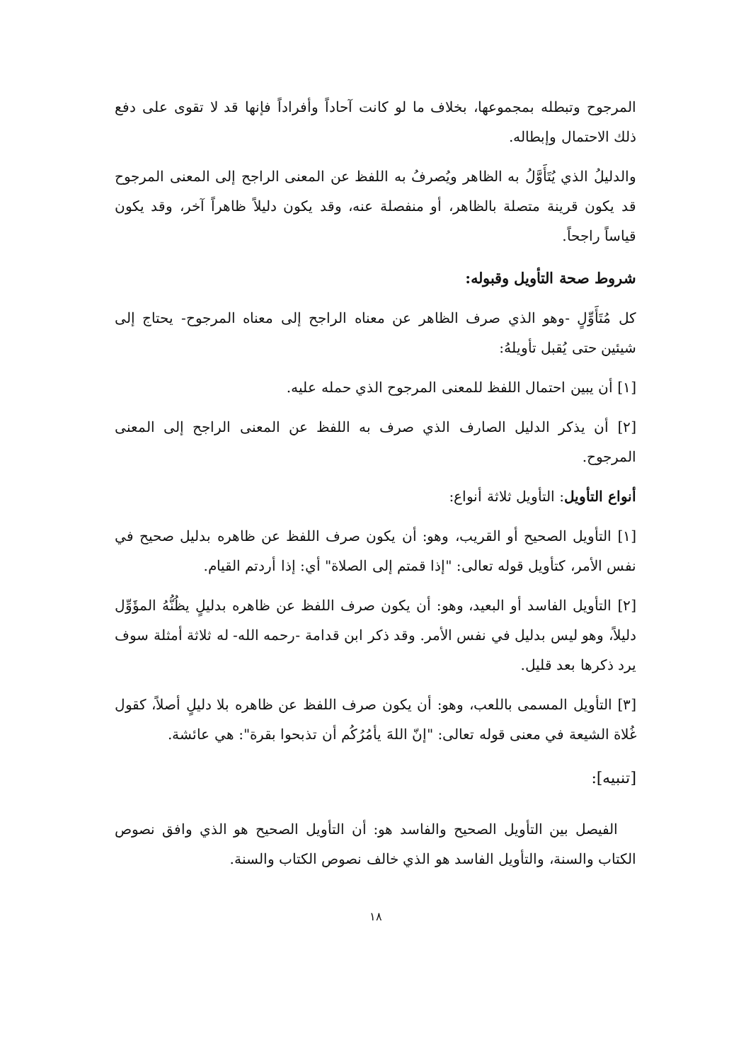المرجوح وتبطله بمجموعها، بخلاف ما لو كانت آحاداً وأفراداً فإنها قد لا تقوى على دفع ذلك الاحتمال وإبطاله.
والدليلُ الذي يُتَأَوَّلُ به الظاهر ويُصرفُ به اللفظ عن المعنى الراجح إلى المعنى المرجوح قد يكون قرينة متصلة بالظاهر، أو منفصلة عنه، وقد يكون دليلاً ظاهراً آخر، وقد يكون قياساً راجحاً.
شروط صحة التأويل وقبوله:
كل مُتَأَوِّلٍ -وهو الذي صرف الظاهر عن معناه الراجح إلى معناه المرجوح- يحتاج إلى شيئين حتى يُقبل تأويلهُ:
[١] أن يبين احتمال اللفظ للمعنى المرجوح الذي حمله عليه.
[٢] أن يذكر الدليل الصارف الذي صرف به اللفظ عن المعنى الراجح إلى المعنى المرجوح.
أنواع التأويل: التأويل ثلاثة أنواع:
[١] التأويل الصحيح أو القريب، وهو: أن يكون صرف اللفظ عن ظاهره بدليل صحيح في نفس الأمر، كتأويل قوله تعالى: "إذا قمتم إلى الصلاة" أي: إذا أردتم القيام.
[٢] التأويل الفاسد أو البعيد، وهو: أن يكون صرف اللفظ عن ظاهره بدليلٍ يظُنُّهُ المؤَوِّل دليلاً، وهو ليس بدليل في نفس الأمر. وقد ذكر ابن قدامة -رحمه الله- له ثلاثة أمثلة سوف يرد ذكرها بعد قليل.
[٣] التأويل المسمى باللعب، وهو: أن يكون صرف اللفظ عن ظاهره بلا دليلٍ أصلاً، كقول غُلاة الشيعة في معنى قوله تعالى: "إنّ اللهَ يأمُرُكُم أن تذبحوا بقرة": هي عائشة.
[تنبيه]:
الفيصل بين التأويل الصحيح والفاسد هو: أن التأويل الصحيح هو الذي وافق نصوص الكتاب والسنة، والتأويل الفاسد هو الذي خالف نصوص الكتاب والسنة.
١٨